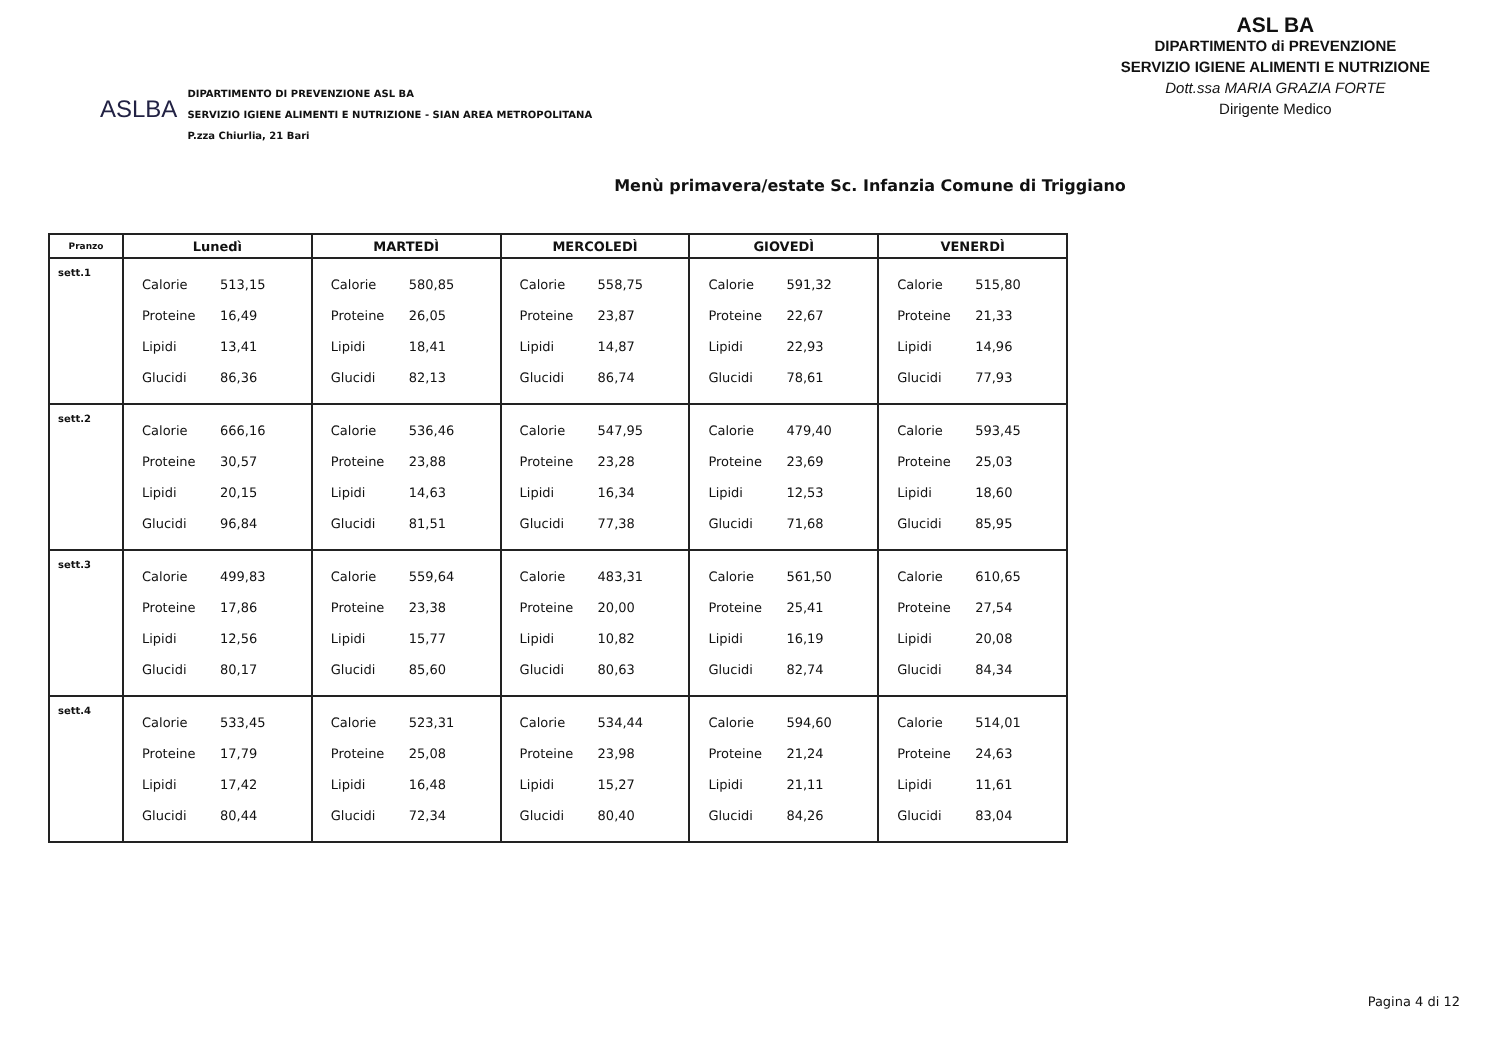ASLBA
DIPARTIMENTO DI PREVENZIONE ASL BA
SERVIZIO IGIENE ALIMENTI E NUTRIZIONE - SIAN AREA METROPOLITANA
P.zza Chiurlia, 21 Bari
ASL BA
DIPARTIMENTO di PREVENZIONE
SERVIZIO IGIENE ALIMENTI E NUTRIZIONE
Dott.ssa MARIA GRAZIA FORTE
Dirigente Medico
Menù primavera/estate Sc. Infanzia Comune di Triggiano
| Pranzo | Lunedì | MARTEDÌ | MERCOLEDÌ | GIOVEDÌ | VENERDÌ |
| --- | --- | --- | --- | --- | --- |
| sett.1 | Calorie 513,15 Proteine 16,49 Lipidi 13,41 Glucidi 86,36 | Calorie 580,85 Proteine 26,05 Lipidi 18,41 Glucidi 82,13 | Calorie 558,75 Proteine 23,87 Lipidi 14,87 Glucidi 86,74 | Calorie 591,32 Proteine 22,67 Lipidi 22,93 Glucidi 78,61 | Calorie 515,80 Proteine 21,33 Lipidi 14,96 Glucidi 77,93 |
| sett.2 | Calorie 666,16 Proteine 30,57 Lipidi 20,15 Glucidi 96,84 | Calorie 536,46 Proteine 23,88 Lipidi 14,63 Glucidi 81,51 | Calorie 547,95 Proteine 23,28 Lipidi 16,34 Glucidi 77,38 | Calorie 479,40 Proteine 23,69 Lipidi 12,53 Glucidi 71,68 | Calorie 593,45 Proteine 25,03 Lipidi 18,60 Glucidi 85,95 |
| sett.3 | Calorie 499,83 Proteine 17,86 Lipidi 12,56 Glucidi 80,17 | Calorie 559,64 Proteine 23,38 Lipidi 15,77 Glucidi 85,60 | Calorie 483,31 Proteine 20,00 Lipidi 10,82 Glucidi 80,63 | Calorie 561,50 Proteine 25,41 Lipidi 16,19 Glucidi 82,74 | Calorie 610,65 Proteine 27,54 Lipidi 20,08 Glucidi 84,34 |
| sett.4 | Calorie 533,45 Proteine 17,79 Lipidi 17,42 Glucidi 80,44 | Calorie 523,31 Proteine 25,08 Lipidi 16,48 Glucidi 72,34 | Calorie 534,44 Proteine 23,98 Lipidi 15,27 Glucidi 80,40 | Calorie 594,60 Proteine 21,24 Lipidi 21,11 Glucidi 84,26 | Calorie 514,01 Proteine 24,63 Lipidi 11,61 Glucidi 83,04 |
Pagina 4 di 12